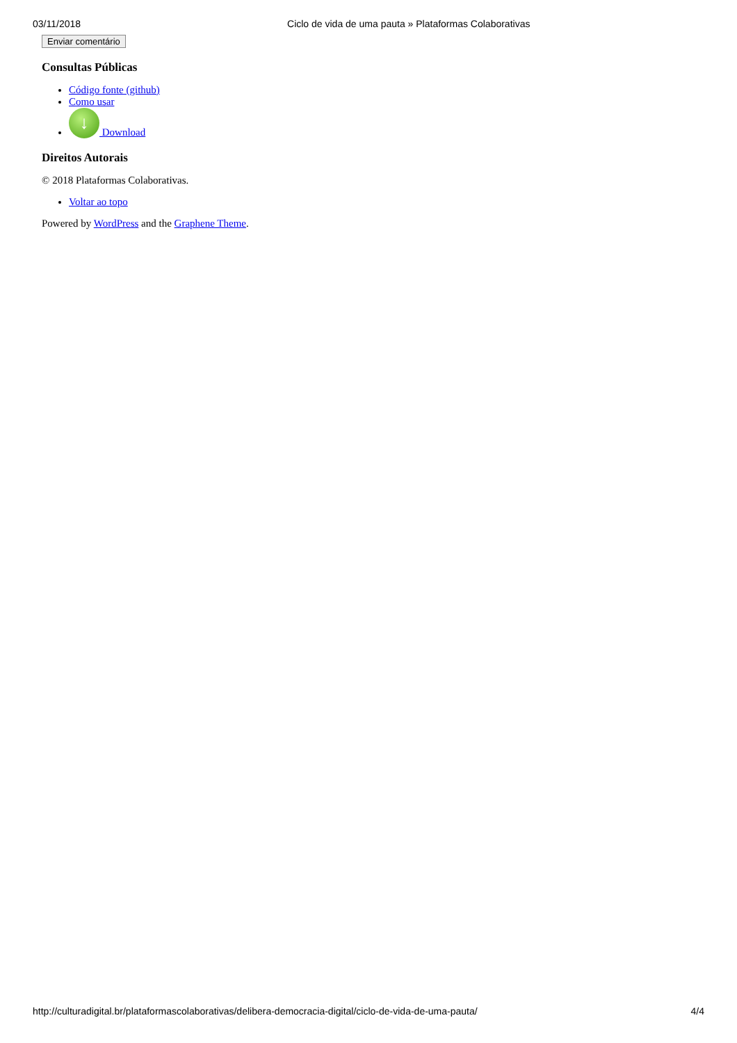03/11/2018 Ciclo de vida de uma pauta » Plataformas Colaborativas
Enviar comentário
Consultas Públicas
Código fonte (github)
Como usar
↓ Download
Direitos Autorais
© 2018 Plataformas Colaborativas.
Voltar ao topo
Powered by WordPress and the Graphene Theme.
http://culturadigital.br/plataformascolaborativas/delibera-democracia-digital/ciclo-de-vida-de-uma-pauta/ 4/4